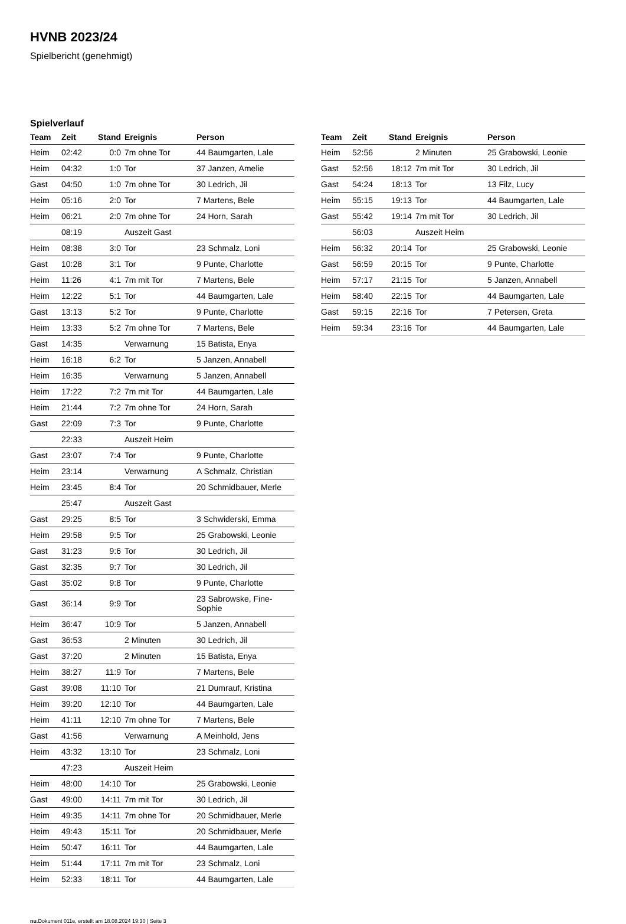HVNB 2023/24
Spielbericht (genehmigt)
Spielverlauf
| Team | Zeit | Stand | Ereignis | Person |
| --- | --- | --- | --- | --- |
| Heim | 02:42 | 0:0 | 7m ohne Tor | 44 Baumgarten, Lale |
| Heim | 04:32 | 1:0 | Tor | 37 Janzen, Amelie |
| Gast | 04:50 | 1:0 | 7m ohne Tor | 30 Ledrich, Jil |
| Heim | 05:16 | 2:0 | Tor | 7 Martens, Bele |
| Heim | 06:21 | 2:0 | 7m ohne Tor | 24 Horn, Sarah |
| | 08:19 | | Auszeit Gast | |
| Heim | 08:38 | 3:0 | Tor | 23 Schmalz, Loni |
| Gast | 10:28 | 3:1 | Tor | 9 Punte, Charlotte |
| Heim | 11:26 | 4:1 | 7m mit Tor | 7 Martens, Bele |
| Heim | 12:22 | 5:1 | Tor | 44 Baumgarten, Lale |
| Gast | 13:13 | 5:2 | Tor | 9 Punte, Charlotte |
| Heim | 13:33 | 5:2 | 7m ohne Tor | 7 Martens, Bele |
| Gast | 14:35 | | Verwarnung | 15 Batista, Enya |
| Heim | 16:18 | 6:2 | Tor | 5 Janzen, Annabell |
| Heim | 16:35 | | Verwarnung | 5 Janzen, Annabell |
| Heim | 17:22 | 7:2 | 7m mit Tor | 44 Baumgarten, Lale |
| Heim | 21:44 | 7:2 | 7m ohne Tor | 24 Horn, Sarah |
| Gast | 22:09 | 7:3 | Tor | 9 Punte, Charlotte |
| | 22:33 | | Auszeit Heim | |
| Gast | 23:07 | 7:4 | Tor | 9 Punte, Charlotte |
| Heim | 23:14 | | Verwarnung | A Schmalz, Christian |
| Heim | 23:45 | 8:4 | Tor | 20 Schmidbauer, Merle |
| | 25:47 | | Auszeit Gast | |
| Gast | 29:25 | 8:5 | Tor | 3 Schwiderski, Emma |
| Heim | 29:58 | 9:5 | Tor | 25 Grabowski, Leonie |
| Gast | 31:23 | 9:6 | Tor | 30 Ledrich, Jil |
| Gast | 32:35 | 9:7 | Tor | 30 Ledrich, Jil |
| Gast | 35:02 | 9:8 | Tor | 9 Punte, Charlotte |
| Gast | 36:14 | 9:9 | Tor | 23 Sabrowske, Fine-Sophie |
| Heim | 36:47 | 10:9 | Tor | 5 Janzen, Annabell |
| Gast | 36:53 | | 2 Minuten | 30 Ledrich, Jil |
| Gast | 37:20 | | 2 Minuten | 15 Batista, Enya |
| Heim | 38:27 | 11:9 | Tor | 7 Martens, Bele |
| Gast | 39:08 | 11:10 | Tor | 21 Dumrauf, Kristina |
| Heim | 39:20 | 12:10 | Tor | 44 Baumgarten, Lale |
| Heim | 41:11 | 12:10 | 7m ohne Tor | 7 Martens, Bele |
| Gast | 41:56 | | Verwarnung | A Meinhold, Jens |
| Heim | 43:32 | 13:10 | Tor | 23 Schmalz, Loni |
| | 47:23 | | Auszeit Heim | |
| Heim | 48:00 | 14:10 | Tor | 25 Grabowski, Leonie |
| Gast | 49:00 | 14:11 | 7m mit Tor | 30 Ledrich, Jil |
| Heim | 49:35 | 14:11 | 7m ohne Tor | 20 Schmidbauer, Merle |
| Heim | 49:43 | 15:11 | Tor | 20 Schmidbauer, Merle |
| Heim | 50:47 | 16:11 | Tor | 44 Baumgarten, Lale |
| Heim | 51:44 | 17:11 | 7m mit Tor | 23 Schmalz, Loni |
| Heim | 52:33 | 18:11 | Tor | 44 Baumgarten, Lale |
| Team | Zeit | Stand | Ereignis | Person |
| --- | --- | --- | --- | --- |
| Heim | 52:56 | | 2 Minuten | 25 Grabowski, Leonie |
| Gast | 52:56 | 18:12 | 7m mit Tor | 30 Ledrich, Jil |
| Gast | 54:24 | 18:13 | Tor | 13 Filz, Lucy |
| Heim | 55:15 | 19:13 | Tor | 44 Baumgarten, Lale |
| Gast | 55:42 | 19:14 | 7m mit Tor | 30 Ledrich, Jil |
| | 56:03 | | Auszeit Heim | |
| Heim | 56:32 | 20:14 | Tor | 25 Grabowski, Leonie |
| Gast | 56:59 | 20:15 | Tor | 9 Punte, Charlotte |
| Heim | 57:17 | 21:15 | Tor | 5 Janzen, Annabell |
| Heim | 58:40 | 22:15 | Tor | 44 Baumgarten, Lale |
| Gast | 59:15 | 22:16 | Tor | 7 Petersen, Greta |
| Heim | 59:34 | 23:16 | Tor | 44 Baumgarten, Lale |
nu.Dokument 011e, erstellt am 18.08.2024 19:30 | Seite 3